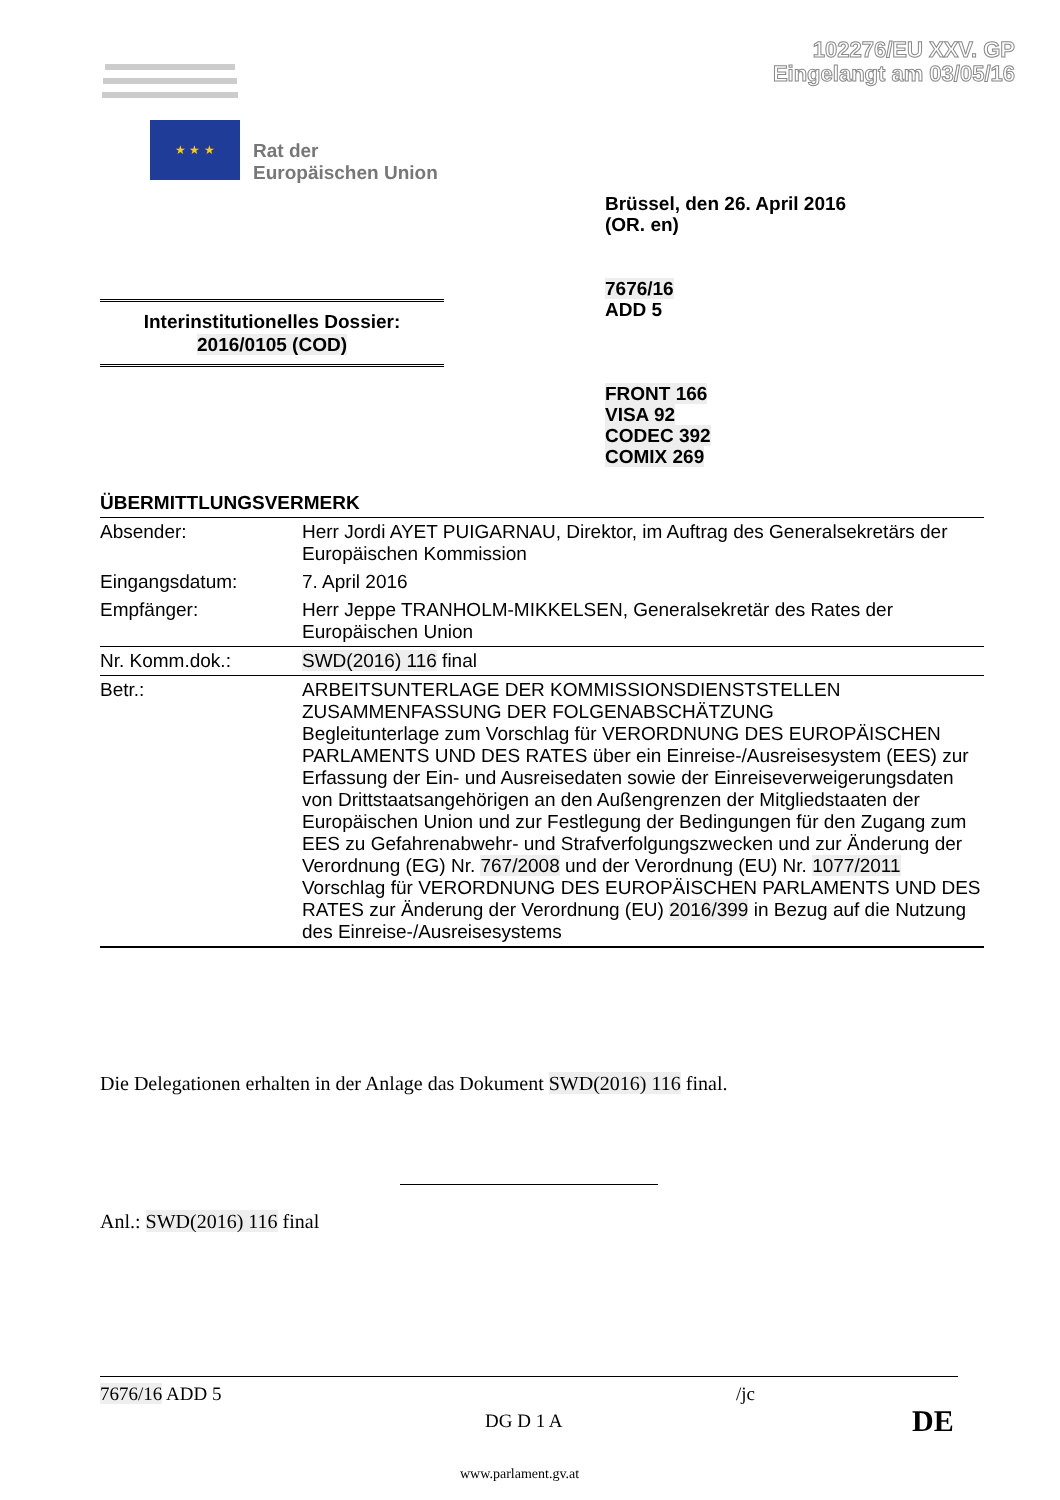102276/EU XXV. GP
Eingelangt am 03/05/16
★ ★ ★
Rat der
Europäischen Union
Brüssel, den 26. April 2016
(OR. en)
7676/16
ADD 5
Interinstitutionelles Dossier:
2016/0105 (COD)
FRONT 166
VISA 92
CODEC 392
COMIX 269
ÜBERMITTLUNGSVERMERK
| Absender: | Herr Jordi AYET PUIGARNAU, Direktor, im Auftrag des Generalsekretärs der Europäischen Kommission |
| Eingangsdatum: | 7. April 2016 |
| Empfänger: | Herr Jeppe TRANHOLM-MIKKELSEN, Generalsekretär des Rates der Europäischen Union |
| Nr. Komm.dok.: | SWD(2016) 116 final |
| Betr.: | ARBEITSUNTERLAGE DER KOMMISSIONSDIENSTSTELLEN ZUSAMMENFASSUNG DER FOLGENABSCHÄTZUNG Begleitunterlage zum Vorschlag für VERORDNUNG DES EUROPÄISCHEN PARLAMENTS UND DES RATES über ein Einreise-/Ausreisesystem (EES) zur Erfassung der Ein- und Ausreisedaten sowie der Einreiseverweigerungsdaten von Drittstaatsangehörigen an den Außengrenzen der Mitgliedstaaten der Europäischen Union und zur Festlegung der Bedingungen für den Zugang zum EES zu Gefahrenabwehr- und Strafverfolgungszwecken und zur Änderung der Verordnung (EG) Nr. 767/2008 und der Verordnung (EU) Nr. 1077/2011 Vorschlag für VERORDNUNG DES EUROPÄISCHEN PARLAMENTS UND DES RATES zur Änderung der Verordnung (EU) 2016/399 in Bezug auf die Nutzung des Einreise-/Ausreisesystems |
Die Delegationen erhalten in der Anlage das Dokument SWD(2016) 116 final.
Anl.: SWD(2016) 116 final
7676/16 ADD 5 /jc
DG D 1 A DE
www.parlament.gv.at